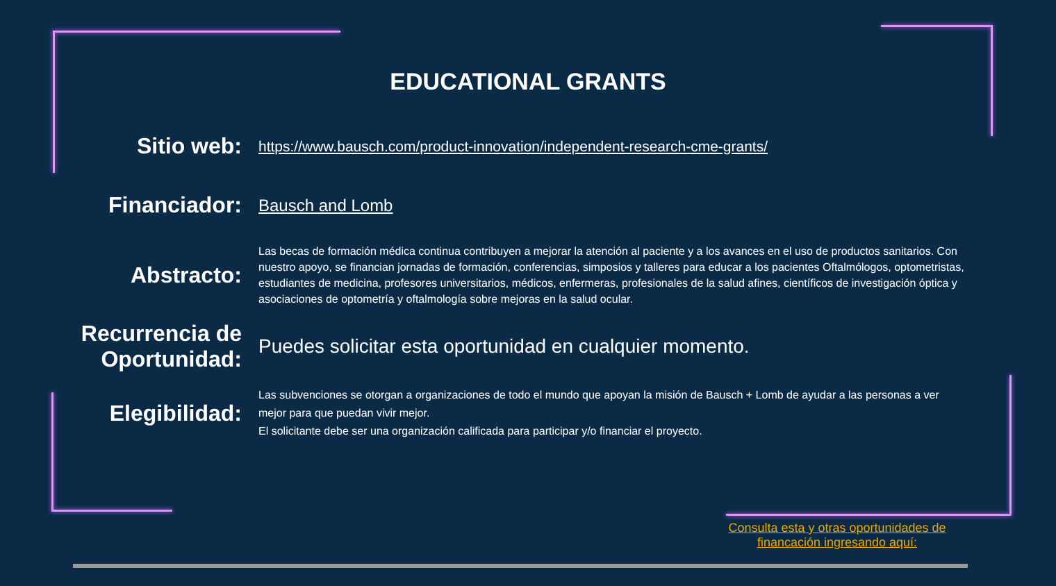EDUCATIONAL GRANTS
Sitio web:
https://www.bausch.com/product-innovation/independent-research-cme-grants/
Financiador:
Bausch and Lomb
Abstracto:
Las becas de formación médica continua contribuyen a mejorar la atención al paciente y a los avances en el uso de productos sanitarios. Con nuestro apoyo, se financian jornadas de formación, conferencias, simposios y talleres para educar a los pacientes Oftalmólogos, optometristas, estudiantes de medicina, profesores universitarios, médicos, enfermeras, profesionales de la salud afines, científicos de investigación óptica y asociaciones de optometría y oftalmología sobre mejoras en la salud ocular.
Recurrencia de Oportunidad:
Puedes solicitar esta oportunidad en cualquier momento.
Elegibilidad:
Las subvenciones se otorgan a organizaciones de todo el mundo que apoyan la misión de Bausch + Lomb de ayudar a las personas a ver mejor para que puedan vivir mejor.
El solicitante debe ser una organización calificada para participar y/o financiar el proyecto.
Consulta esta y otras oportunidades de financación ingresando aquí: